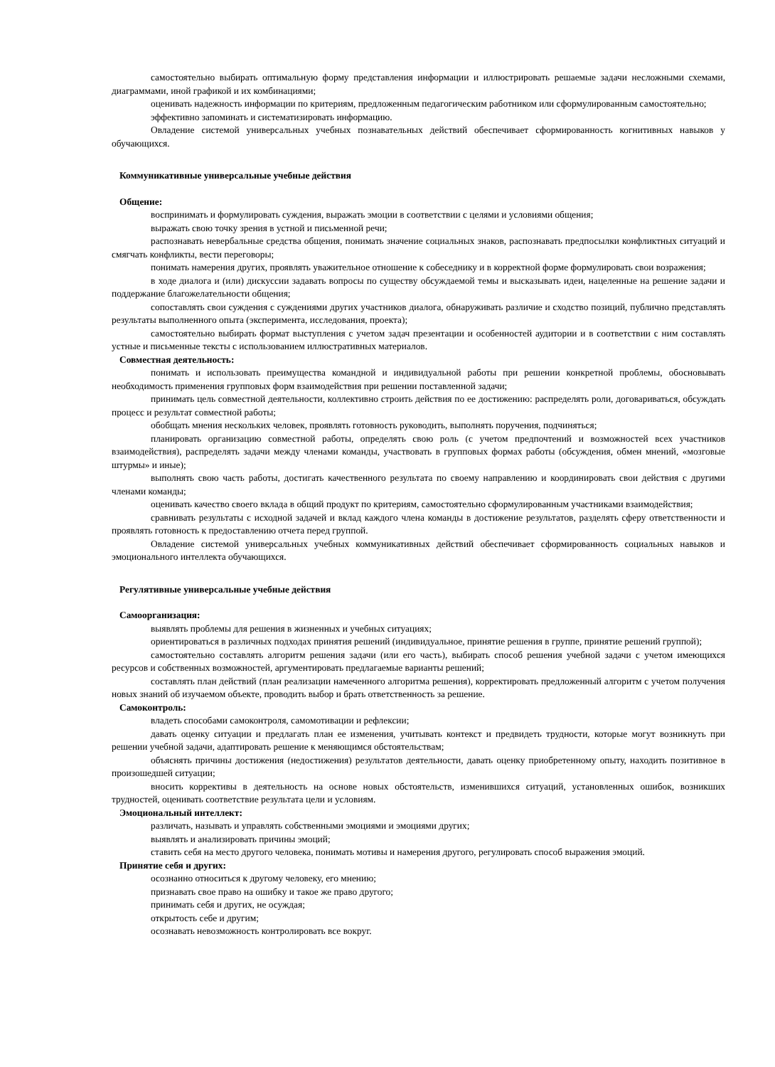самостоятельно выбирать оптимальную форму представления информации и иллюстрировать решаемые задачи несложными схемами, диаграммами, иной графикой и их комбинациями;
оценивать надежность информации по критериям, предложенным педагогическим работником или сформулированным самостоятельно;
эффективно запоминать и систематизировать информацию.
Овладение системой универсальных учебных познавательных действий обеспечивает сформированность когнитивных навыков у обучающихся.
Коммуникативные универсальные учебные действия
Общение:
воспринимать и формулировать суждения, выражать эмоции в соответствии с целями и условиями общения;
выражать свою точку зрения в устной и письменной речи;
распознавать невербальные средства общения, понимать значение социальных знаков, распознавать предпосылки конфликтных ситуаций и смягчать конфликты, вести переговоры;
понимать намерения других, проявлять уважительное отношение к собеседнику и в корректной форме формулировать свои возражения;
в ходе диалога и (или) дискуссии задавать вопросы по существу обсуждаемой темы и высказывать идеи, нацеленные на решение задачи и поддержание благожелательности общения;
сопоставлять свои суждения с суждениями других участников диалога, обнаруживать различие и сходство позиций, публично представлять результаты выполненного опыта (эксперимента, исследования, проекта);
самостоятельно выбирать формат выступления с учетом задач презентации и особенностей аудитории и в соответствии с ним составлять устные и письменные тексты с использованием иллюстративных материалов.
Совместная деятельность:
понимать и использовать преимущества командной и индивидуальной работы при решении конкретной проблемы, обосновывать необходимость применения групповых форм взаимодействия при решении поставленной задачи;
принимать цель совместной деятельности, коллективно строить действия по ее достижению: распределять роли, договариваться, обсуждать процесс и результат совместной работы;
обобщать мнения нескольких человек, проявлять готовность руководить, выполнять поручения, подчиняться;
планировать организацию совместной работы, определять свою роль (с учетом предпочтений и возможностей всех участников взаимодействия), распределять задачи между членами команды, участвовать в групповых формах работы (обсуждения, обмен мнений, «мозговые штурмы» и иные);
выполнять свою часть работы, достигать качественного результата по своему направлению и координировать свои действия с другими членами команды;
оценивать качество своего вклада в общий продукт по критериям, самостоятельно сформулированным участниками взаимодействия;
сравнивать результаты с исходной задачей и вклад каждого члена команды в достижение результатов, разделять сферу ответственности и проявлять готовность к предоставлению отчета перед группой.
Овладение системой универсальных учебных коммуникативных действий обеспечивает сформированность социальных навыков и эмоционального интеллекта обучающихся.
Регулятивные универсальные учебные действия
Самоорганизация:
выявлять проблемы для решения в жизненных и учебных ситуациях;
ориентироваться в различных подходах принятия решений (индивидуальное, принятие решения в группе, принятие решений группой);
самостоятельно составлять алгоритм решения задачи (или его часть), выбирать способ решения учебной задачи с учетом имеющихся ресурсов и собственных возможностей, аргументировать предлагаемые варианты решений;
составлять план действий (план реализации намеченного алгоритма решения), корректировать предложенный алгоритм с учетом получения новых знаний об изучаемом объекте, проводить выбор и брать ответственность за решение.
Самоконтроль:
владеть способами самоконтроля, самомотивации и рефлексии;
давать оценку ситуации и предлагать план ее изменения, учитывать контекст и предвидеть трудности, которые могут возникнуть при решении учебной задачи, адаптировать решение к меняющимся обстоятельствам;
объяснять причины достижения (недостижения) результатов деятельности, давать оценку приобретенному опыту, находить позитивное в произошедшей ситуации;
вносить коррективы в деятельность на основе новых обстоятельств, изменившихся ситуаций, установленных ошибок, возникших трудностей, оценивать соответствие результата цели и условиям.
Эмоциональный интеллект:
различать, называть и управлять собственными эмоциями и эмоциями других;
выявлять и анализировать причины эмоций;
ставить себя на место другого человека, понимать мотивы и намерения другого, регулировать способ выражения эмоций.
Принятие себя и других:
осознанно относиться к другому человеку, его мнению;
признавать свое право на ошибку и такое же право другого;
принимать себя и других, не осуждая;
открытость себе и другим;
осознавать невозможность контролировать все вокруг.